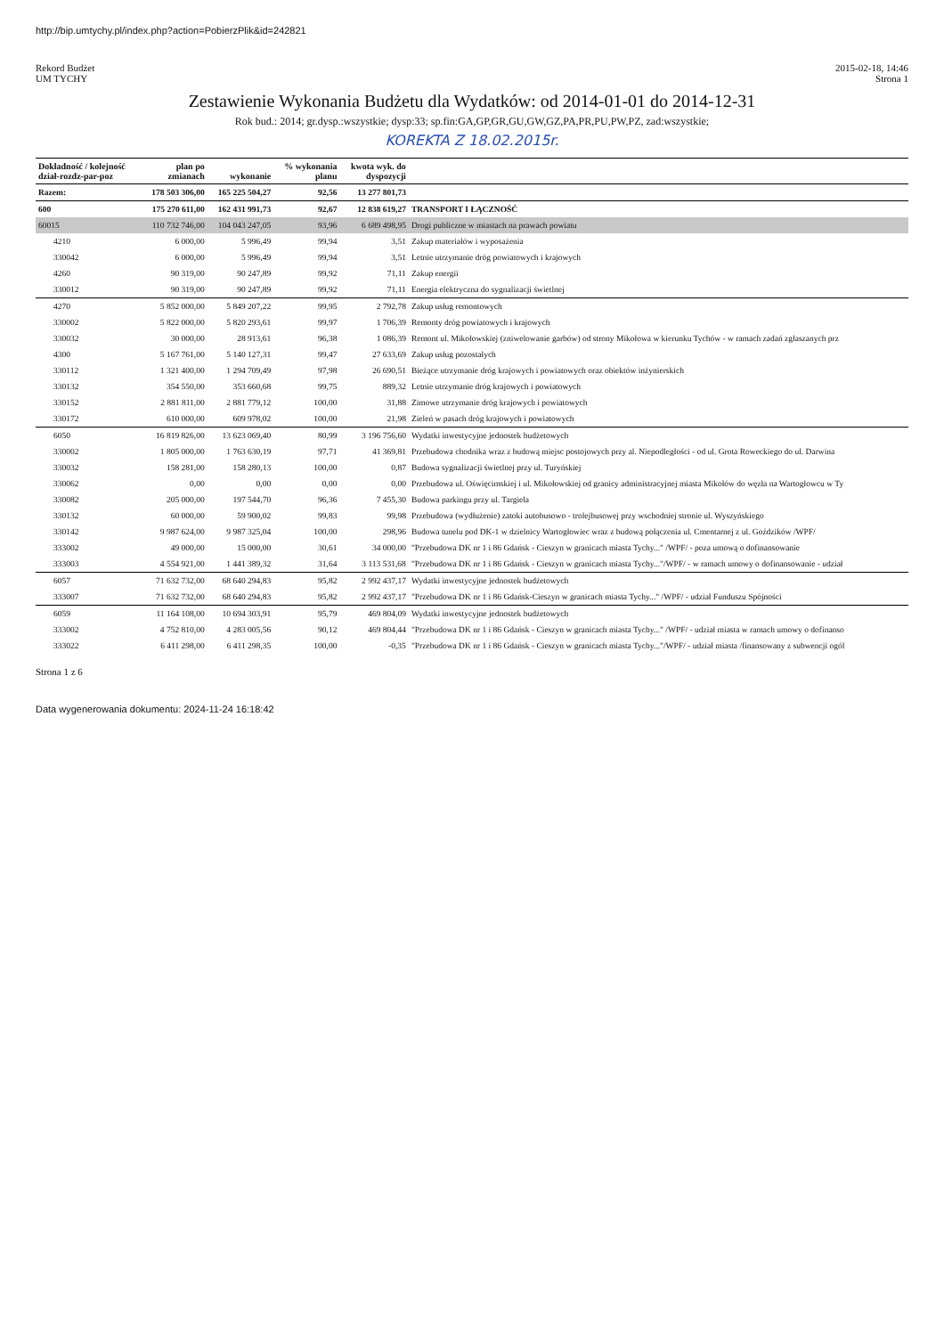http://bip.umtychy.pl/index.php?action=PobierzPlik&id=242821
Rekord Budżet
UM TYCHY
2015-02-18, 14:46
Strona 1
Zestawienie Wykonania Budżetu dla Wydatków: od 2014-01-01 do 2014-12-31
Rok bud.: 2014; gr.dysp.:wszystkie; dysp:33; sp.fin:GA,GP,GR,GU,GW,GZ,PA,PR,PU,PW,PZ, zad:wszystkie;
KOREKTA Z 18.02.2015r.
| Dokładność / kolejność dział-rozdz-par-poz | plan po zmianach | wykonanie | % wykonania planu | kwota wyk. do dyspozycji | |
| --- | --- | --- | --- | --- | --- |
| Razem: | 178 503 306,00 | 165 225 504,27 | 92,56 | 13 277 801,73 | |
| 600 | 175 270 611,00 | 162 431 991,73 | 92,67 | 12 838 619,27 | TRANSPORT I ŁĄCZNOŚĆ |
| 60015 | 110 732 746,00 | 104 043 247,05 | 93,96 | 6 689 498,95 | Drogi publiczne w miastach na prawach powiatu |
| 4210 | 6 000,00 | 5 996,49 | 99,94 | 3,51 | Zakup materiałów i wyposażenia |
| 330042 | 6 000,00 | 5 996,49 | 99,94 | 3,51 | Letnie utrzymanie dróg powiatowych i krajowych |
| 4260 | 90 319,00 | 90 247,89 | 99,92 | 71,11 | Zakup energii |
| 330012 | 90 319,00 | 90 247,89 | 99,92 | 71,11 | Energia elektryczna do sygnalizacji świetlnej |
| 4270 | 5 852 000,00 | 5 849 207,22 | 99,95 | 2 792,78 | Zakup usług remontowych |
| 330002 | 5 822 000,00 | 5 820 293,61 | 99,97 | 1 706,39 | Remonty dróg powiatowych i krajowych |
| 330032 | 30 000,00 | 28 913,61 | 96,38 | 1 086,39 | Remont ul. Mikołowskiej (zniwelowanie garbów) od strony Mikołowa w kierunku Tychów - w ramach zadań zgłaszanych prz |
| 4300 | 5 167 761,00 | 5 140 127,31 | 99,47 | 27 633,69 | Zakup usług pozostałych |
| 330112 | 1 321 400,00 | 1 294 709,49 | 97,98 | 26 690,51 | Bieżące utrzymanie dróg krajowych i powiatowych oraz obiektów inżynierskich |
| 330132 | 354 550,00 | 353 660,68 | 99,75 | 889,32 | Letnie utrzymanie dróg krajowych i powiatowych |
| 330152 | 2 881 811,00 | 2 881 779,12 | 100,00 | 31,88 | Zimowe utrzymanie dróg krajowych i powiatowych |
| 330172 | 610 000,00 | 609 978,02 | 100,00 | 21,98 | Zieleń w pasach dróg krajowych i powiatowych |
| 6050 | 16 819 826,00 | 13 623 069,40 | 80,99 | 3 196 756,60 | Wydatki inwestycyjne jednostek budżetowych |
| 330002 | 1 805 000,00 | 1 763 630,19 | 97,71 | 41 369,81 | Przebudowa chodnika wraz z budową miejsc postojowych przy al. Niepodległości - od ul. Grota Roweckiego do ul. Darwina |
| 330032 | 158 281,00 | 158 280,13 | 100,00 | 0,87 | Budowa sygnalizacji świetlnej przy ul. Turyńskiej |
| 330062 | 0,00 | 0,00 | 0,00 | 0,00 | Przebudowa ul. Oświęcimskiej i ul. Mikołowskiej od granicy administracyjnej miasta Mikołów do węzła na Wartogłowcu w Ty |
| 330082 | 205 000,00 | 197 544,70 | 96,36 | 7 455,30 | Budowa parkingu przy ul. Targiela |
| 330132 | 60 000,00 | 59 900,02 | 99,83 | 99,98 | Przebudowa (wydłużenie) zatoki autobusowo - trolejbusowej przy wschodniej stronie ul. Wyszyńskiego |
| 330142 | 9 987 624,00 | 9 987 325,04 | 100,00 | 298,96 | Budowa tunelu pod DK-1 w dzielnicy Wartogłowiec wraz z budową połączenia ul. Cmentarnej z ul. Goździków /WPF/ |
| 333002 | 49 000,00 | 15 000,00 | 30,61 | 34 000,00 | "Przebudowa DK nr 1 i 86 Gdańsk - Cieszyn w granicach miasta Tychy..." /WPF/ - poza umową o dofinansowanie |
| 333003 | 4 554 921,00 | 1 441 389,32 | 31,64 | 3 113 531,68 | "Przebudowa DK nr 1 i 86 Gdańsk - Cieszyn w granicach miasta Tychy..."/WPF/ - w ramach umowy o dofinansowanie - udział |
| 6057 | 71 632 732,00 | 68 640 294,83 | 95,82 | 2 992 437,17 | Wydatki inwestycyjne jednostek budżetowych |
| 333007 | 71 632 732,00 | 68 640 294,83 | 95,82 | 2 992 437,17 | "Przebudowa DK nr 1 i 86 Gdańsk-Cieszyn w granicach miasta Tychy..." /WPF/ - udział Funduszu Spójności |
| 6059 | 11 164 108,00 | 10 694 303,91 | 95,79 | 469 804,09 | Wydatki inwestycyjne jednostek budżetowych |
| 333002 | 4 752 810,00 | 4 283 005,56 | 90,12 | 469 804,44 | "Przebudowa DK nr 1 i 86 Gdańsk - Cieszyn w granicach miasta Tychy..." /WPF/ - udział miasta w ramach umowy o dofinanso |
| 333022 | 6 411 298,00 | 6 411 298,35 | 100,00 | -0,35 | "Przebudowa DK nr 1 i 86 Gdańsk - Cieszyn w granicach miasta Tychy..."/WPF/ - udział miasta /finansowany z subwencji ogól |
Strona 1 z 6
Data wygenerowania dokumentu: 2024-11-24 16:18:42